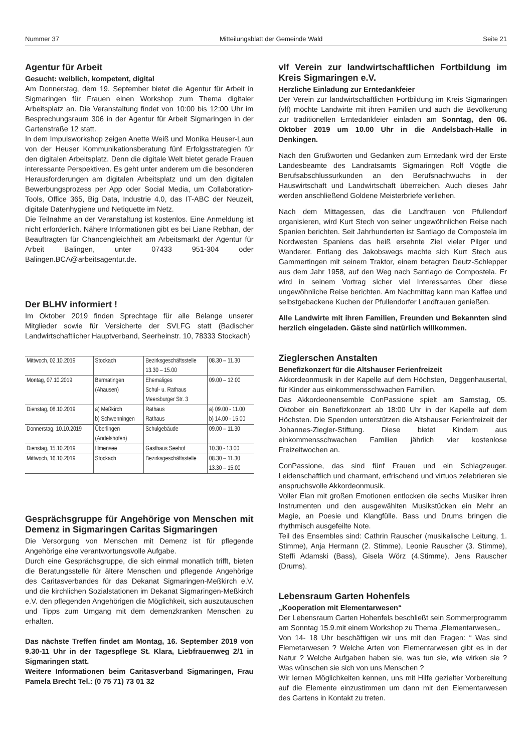Nummer 37 Mitteilungsblatt der Gemeinde Wald Seite 21
Agentur für Arbeit
Gesucht: weiblich, kompetent, digital
Am Donnerstag, dem 19. September bietet die Agentur für Arbeit in Sigmaringen für Frauen einen Workshop zum Thema digitaler Arbeitsplatz an. Die Veranstaltung findet von 10:00 bis 12:00 Uhr im Besprechungsraum 306 in der Agentur für Arbeit Sigmaringen in der Gartenstraße 12 statt.
In dem Impulsworkshop zeigen Anette Weiß und Monika Heuser-Laun von der Heuser Kommunikationsberatung fünf Erfolgsstrategien für den digitalen Arbeitsplatz. Denn die digitale Welt bietet gerade Frauen interessante Perspektiven. Es geht unter anderem um die besonderen Herausforderungen am digitalen Arbeitsplatz und um den digitalen Bewerbungsprozess per App oder Social Media, um Collaboration-Tools, Office 365, Big Data, Industrie 4.0, das IT-ABC der Neuzeit, digitale Datenhygiene und Netiquette im Netz.
Die Teilnahme an der Veranstaltung ist kostenlos. Eine Anmeldung ist nicht erforderlich. Nähere Informationen gibt es bei Liane Rebhan, der Beauftragten für Chancengleichheit am Arbeitsmarkt der Agentur für Arbeit Balingen, unter 07433 951-304 oder Balingen.BCA@arbeitsagentur.de.
Der BLHV informiert !
Im Oktober 2019 finden Sprechtage für alle Belange unserer Mitglieder sowie für Versicherte der SVLFG statt (Badischer Landwirtschaftlicher Hauptverband, Seerheinstr. 10, 78333 Stockach)
| Mittwoch, 02.10.2019 | Stockach | Bezirksgeschäftsstelle 13.30 – 15.00 | 08.30 – 11.30 |
| Montag, 07.10.2019 | Bermatingen (Ahausen) | Ehemaliges Schul- u. Rathaus Meersburger Str. 3 | 09.00 – 12.00 |
| Dienstag, 08.10.2019 | a) Meßkirch b) Schwenningen | Rathaus Rathaus | a) 09.00 - 11.00 b) 14.00 - 15.00 |
| Donnerstag, 10.10.2019 | Überlingen (Andelshofen) | Schulgebäude | 09.00 – 11.30 |
| Dienstag, 15.10.2019 | Illmensee | Gasthaus Seehof | 10.30 - 13.00 |
| Mittwoch, 16.10.2019 | Stockach | Bezirksgeschäftsstelle | 08.30 – 11.30 13.30 – 15.00 |
Gesprächsgruppe für Angehörige von Menschen mit Demenz in Sigmaringen Caritas Sigmaringen
Die Versorgung von Menschen mit Demenz ist für pflegende Angehörige eine verantwortungsvolle Aufgabe.
Durch eine Gesprächsgruppe, die sich einmal monatlich trifft, bieten die Beratungsstelle für ältere Menschen und pflegende Angehörige des Caritasverbandes für das Dekanat Sigmaringen-Meßkirch e.V. und die kirchlichen Sozialstationen im Dekanat Sigmaringen-Meßkirch e.V. den pflegenden Angehörigen die Möglichkeit, sich auszutauschen und Tipps zum Umgang mit dem demenzkranken Menschen zu erhalten.
Das nächste Treffen findet am Montag, 16. September 2019 von 9.30-11 Uhr in der Tagespflege St. Klara, Liebfrauenweg 2/1 in Sigmaringen statt.
Weitere Informationen beim Caritasverband Sigmaringen, Frau Pamela Brecht Tel.: (0 75 71) 73 01 32
vlf Verein zur landwirtschaftlichen Fortbildung im Kreis Sigmaringen e.V.
Herzliche Einladung zur Erntedankfeier
Der Verein zur landwirtschaftlichen Fortbildung im Kreis Sigmaringen (vlf) möchte Landwirte mit ihren Familien und auch die Bevölkerung zur traditionellen Erntedankfeier einladen am Sonntag, den 06. Oktober 2019 um 10.00 Uhr in die Andelsbach-Halle in Denkingen.
Nach den Grußworten und Gedanken zum Erntedank wird der Erste Landesbeamte des Landratsamts Sigmaringen Rolf Vögtle die Berufsabschlussurkunden an den Berufsnachwuchs in der Hauswirtschaft und Landwirtschaft überreichen. Auch dieses Jahr werden anschließend Goldene Meisterbriefe verliehen.
Nach dem Mittagessen, das die Landfrauen von Pfullendorf organisieren, wird Kurt Stech von seiner ungewöhnlichen Reise nach Spanien berichten. Seit Jahrhunderten ist Santiago de Compostela im Nordwesten Spaniens das heiß ersehnte Ziel vieler Pilger und Wanderer. Entlang des Jakobswegs machte sich Kurt Stech aus Gammertingen mit seinem Traktor, einem betagten Deutz-Schlepper aus dem Jahr 1958, auf den Weg nach Santiago de Compostela. Er wird in seinem Vortrag sicher viel Interessantes über diese ungewöhnliche Reise berichten. Am Nachmittag kann man Kaffee und selbstgebackene Kuchen der Pfullendorfer Landfrauen genießen.
Alle Landwirte mit ihren Familien, Freunden und Bekannten sind herzlich eingeladen. Gäste sind natürlich willkommen.
Zieglerschen Anstalten
Benefizkonzert für die Altshauser Ferienfreizeit
Akkordeonmusik in der Kapelle auf dem Höchsten, Deggenhausertal, für Kinder aus einkommensschwachen Familien.
Das Akkordeonensemble ConPassione spielt am Samstag, 05. Oktober ein Benefizkonzert ab 18:00 Uhr in der Kapelle auf dem Höchsten. Die Spenden unterstützen die Altshauser Ferienfreizeit der Johannes-Ziegler-Stiftung. Diese bietet Kindern aus einkommensschwachen Familien jährlich vier kostenlose Freizeitwochen an.
ConPassione, das sind fünf Frauen und ein Schlagzeuger. Leidenschaftlich und charmant, erfrischend und virtuos zelebrieren sie anspruchsvolle Akkordeonmusik.
Voller Elan mit großen Emotionen entlocken die sechs Musiker ihren Instrumenten und den ausgewählten Musikstücken ein Mehr an Magie, an Poesie und Klangfülle. Bass und Drums bringen die rhythmisch ausgefeilte Note.
Teil des Ensembles sind: Cathrin Rauscher (musikalische Leitung, 1. Stimme), Anja Hermann (2. Stimme), Leonie Rauscher (3. Stimme), Steffi Adamski (Bass), Gisela Wörz (4.Stimme), Jens Rauscher (Drums).
Lebensraum Garten Hohenfels
„Kooperation mit Elementarwesen“
Der Lebensraum Garten Hohenfels beschließt sein Sommerprogramm am Sonntag 15.9.mit einem Workshop zu Thema „Elementarwesen„.
Von 14- 18 Uhr beschäftigen wir uns mit den Fragen: “ Was sind Elemetarwesen ? Welche Arten von Elementarwesen gibt es in der Natur ? Welche Aufgaben haben sie, was tun sie, wie wirken sie ? Was wünschen sie sich von uns Menschen ?
Wir lernen Möglichkeiten kennen, uns mit Hilfe gezielter Vorbereitung auf die Elemente einzustimmen um dann mit den Elementarwesen des Gartens in Kontakt zu treten.